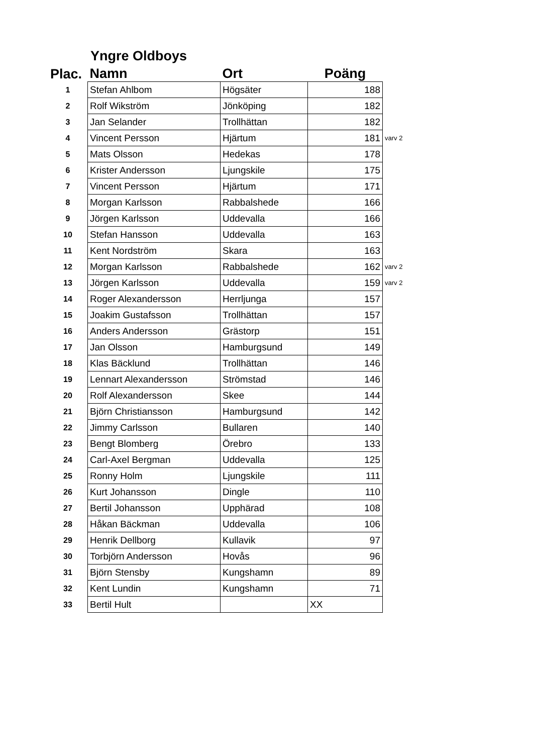Yngre Oldboys
| Plac. | Namn | Ort | Poäng | |
| --- | --- | --- | --- | --- |
| 1 | Stefan Ahlbom | Högsäter | 188 | |
| 2 | Rolf Wikström | Jönköping | 182 | |
| 3 | Jan Selander | Trollhättan | 182 | |
| 4 | Vincent Persson | Hjärtum | 181 | varv 2 |
| 5 | Mats Olsson | Hedekas | 178 | |
| 6 | Krister Andersson | Ljungskile | 175 | |
| 7 | Vincent Persson | Hjärtum | 171 | |
| 8 | Morgan Karlsson | Rabbalshede | 166 | |
| 9 | Jörgen Karlsson | Uddevalla | 166 | |
| 10 | Stefan Hansson | Uddevalla | 163 | |
| 11 | Kent Nordström | Skara | 163 | |
| 12 | Morgan Karlsson | Rabbalshede | 162 | varv 2 |
| 13 | Jörgen Karlsson | Uddevalla | 159 | varv 2 |
| 14 | Roger Alexandersson | Herrljunga | 157 | |
| 15 | Joakim Gustafsson | Trollhättan | 157 | |
| 16 | Anders Andersson | Grästorp | 151 | |
| 17 | Jan Olsson | Hamburgsund | 149 | |
| 18 | Klas Bäcklund | Trollhättan | 146 | |
| 19 | Lennart Alexandersson | Strömstad | 146 | |
| 20 | Rolf Alexandersson | Skee | 144 | |
| 21 | Björn Christiansson | Hamburgsund | 142 | |
| 22 | Jimmy Carlsson | Bullaren | 140 | |
| 23 | Bengt Blomberg | Örebro | 133 | |
| 24 | Carl-Axel Bergman | Uddevalla | 125 | |
| 25 | Ronny Holm | Ljungskile | 111 | |
| 26 | Kurt Johansson | Dingle | 110 | |
| 27 | Bertil Johansson | Upphärad | 108 | |
| 28 | Håkan Bäckman | Uddevalla | 106 | |
| 29 | Henrik Dellborg | Kullavik | 97 | |
| 30 | Torbjörn Andersson | Hovås | 96 | |
| 31 | Björn Stensby | Kungshamn | 89 | |
| 32 | Kent Lundin | Kungshamn | 71 | |
| 33 | Bertil Hult | | XX | |